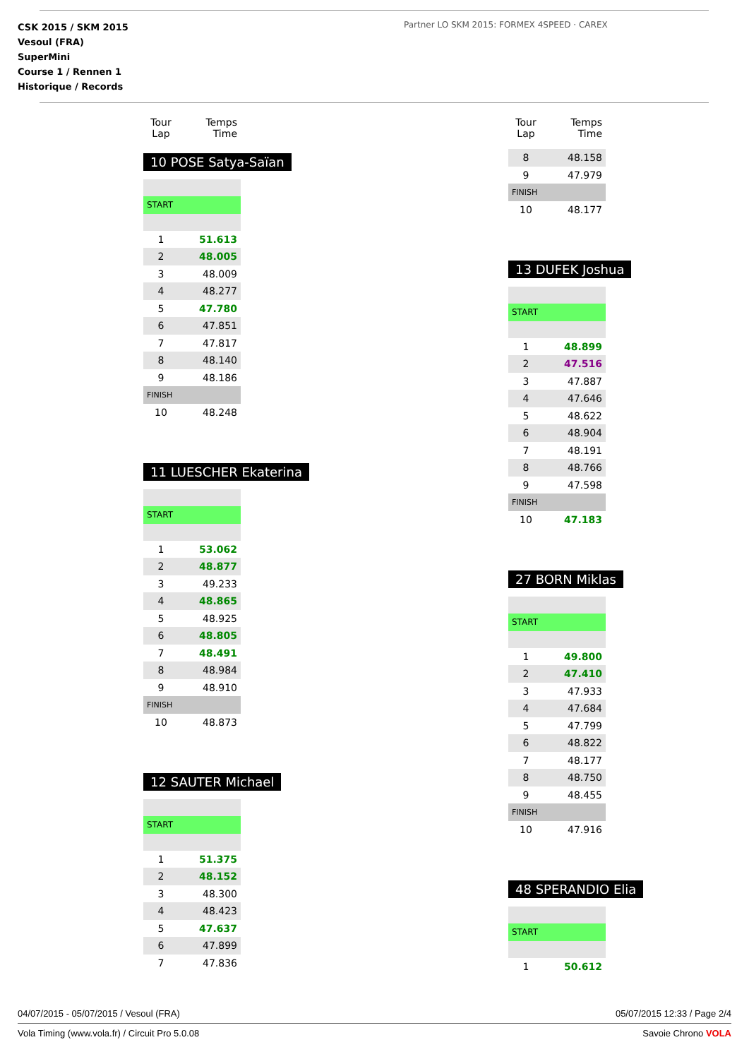CSK 2015 / SKM 2015
Vesoul (FRA)
SuperMini
Course 1 / Rennen 1
Historique / Records
Partner LO SKM 2015: FORMEX 4SPEED · CAREX
| Tour Lap | Temps Time |
| --- | --- |
10 POSE Satya-Saïan
| START | |
| 1 | 51.613 |
| 2 | 48.005 |
| 3 | 48.009 |
| 4 | 48.277 |
| 5 | 47.780 |
| 6 | 47.851 |
| 7 | 47.817 |
| 8 | 48.140 |
| 9 | 48.186 |
| FINISH | |
| 10 | 48.248 |
11 LUESCHER Ekaterina
| START | |
| 1 | 53.062 |
| 2 | 48.877 |
| 3 | 49.233 |
| 4 | 48.865 |
| 5 | 48.925 |
| 6 | 48.805 |
| 7 | 48.491 |
| 8 | 48.984 |
| 9 | 48.910 |
| FINISH | |
| 10 | 48.873 |
12 SAUTER Michael
| START | |
| 1 | 51.375 |
| 2 | 48.152 |
| 3 | 48.300 |
| 4 | 48.423 |
| 5 | 47.637 |
| 6 | 47.899 |
| 7 | 47.836 |
| Tour Lap | Temps Time |
| --- | --- |
| 8 | 48.158 |
| 9 | 47.979 |
| FINISH | |
| 10 | 48.177 |
13 DUFEK Joshua
| START | |
| 1 | 48.899 |
| 2 | 47.516 |
| 3 | 47.887 |
| 4 | 47.646 |
| 5 | 48.622 |
| 6 | 48.904 |
| 7 | 48.191 |
| 8 | 48.766 |
| 9 | 47.598 |
| FINISH | |
| 10 | 47.183 |
27 BORN Miklas
| START | |
| 1 | 49.800 |
| 2 | 47.410 |
| 3 | 47.933 |
| 4 | 47.684 |
| 5 | 47.799 |
| 6 | 48.822 |
| 7 | 48.177 |
| 8 | 48.750 |
| 9 | 48.455 |
| FINISH | |
| 10 | 47.916 |
48 SPERANDIO Elia
| START | |
| 1 | 50.612 |
04/07/2015 - 05/07/2015 / Vesoul (FRA) 05/07/2015 12:33 / Page 2/4
Vola Timing (www.vola.fr) / Circuit Pro 5.0.08 Savoie Chrono VOLA